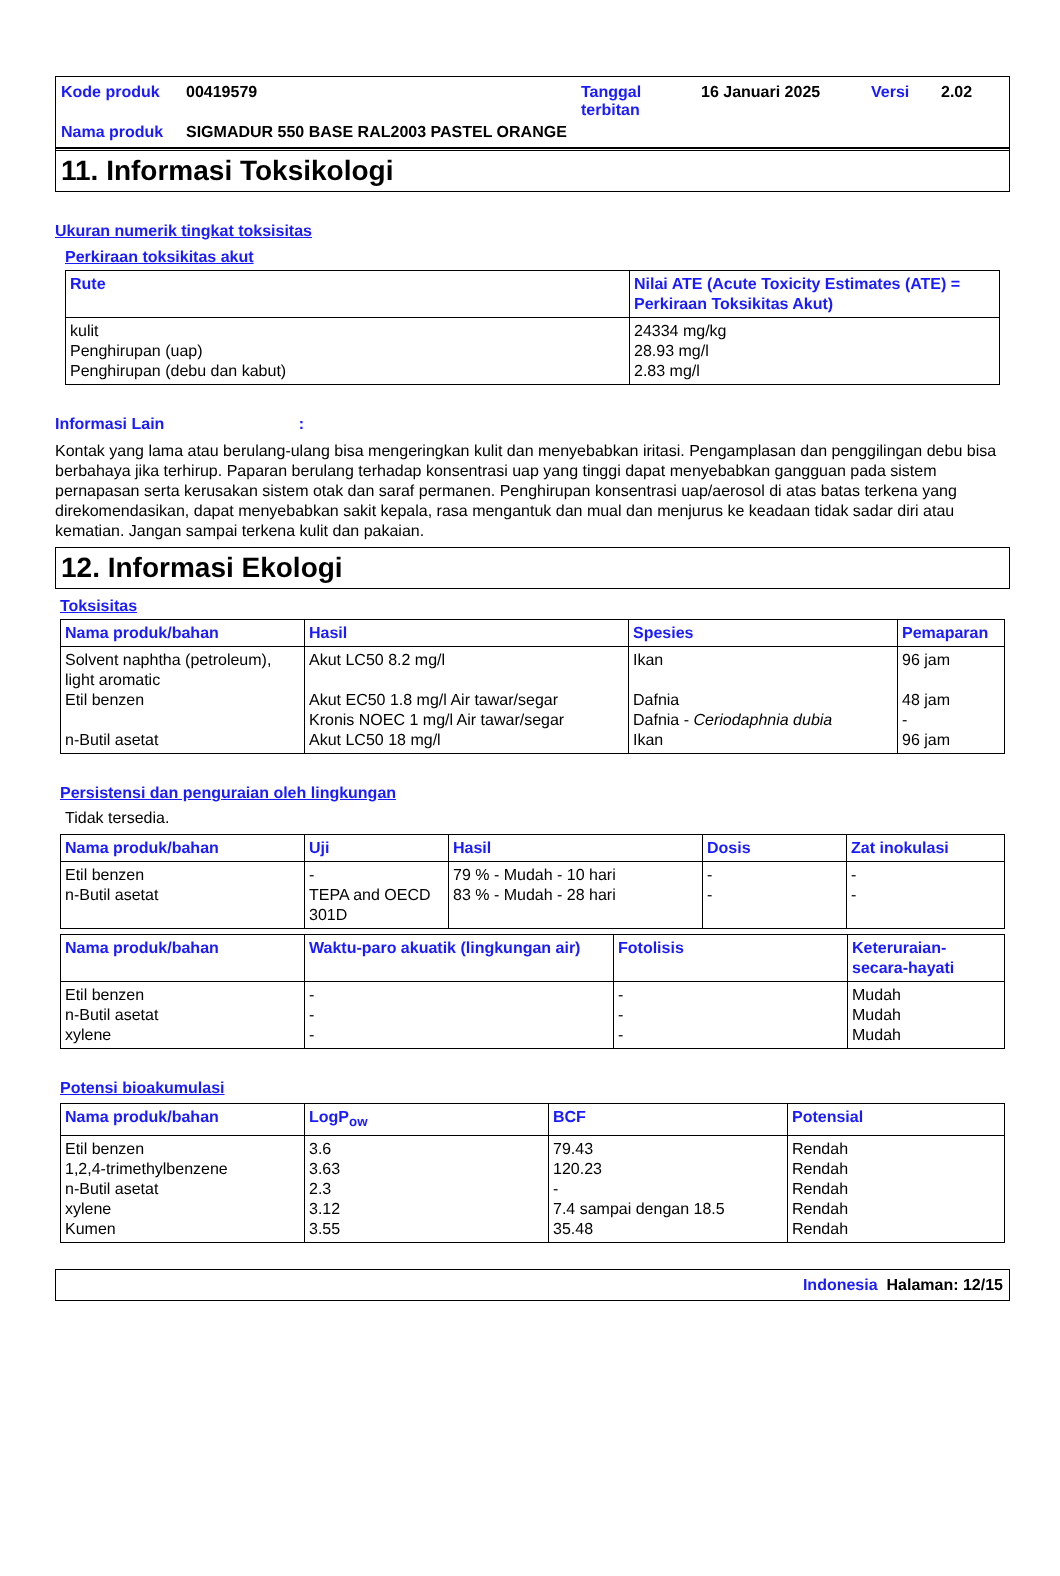| Kode produk | 00419579 | Tanggal terbitan | 16 Januari 2025 | Versi | 2.02 |
| Nama produk | SIGMADUR 550 BASE RAL2003 PASTEL ORANGE | | | | |
11. Informasi Toksikologi
Ukuran numerik tingkat toksisitas
Perkiraan toksikitas akut
| Rute | Nilai ATE (Acute Toxicity Estimates (ATE) = Perkiraan Toksikitas Akut) |
| --- | --- |
| kulit Penghirupan (uap) Penghirupan (debu dan kabut) | 24334 mg/kg 28.93 mg/l 2.83 mg/l |
Informasi Lain :
Kontak yang lama atau berulang-ulang bisa mengeringkan kulit dan menyebabkan iritasi. Pengamplasan dan penggilingan debu bisa berbahaya jika terhirup. Paparan berulang terhadap konsentrasi uap yang tinggi dapat menyebabkan gangguan pada sistem pernapasan serta kerusakan sistem otak dan saraf permanen. Penghirupan konsentrasi uap/aerosol di atas batas terkena yang direkomendasikan, dapat menyebabkan sakit kepala, rasa mengantuk dan mual dan menjurus ke keadaan tidak sadar diri atau kematian. Jangan sampai terkena kulit dan pakaian.
12. Informasi Ekologi
Toksisitas
| Nama produk/bahan | Hasil | Spesies | Pemaparan |
| --- | --- | --- | --- |
| Solvent naphtha (petroleum), light aromatic Etil benzen n-Butil asetat | Akut LC50 8.2 mg/l Akut EC50 1.8 mg/l Air tawar/segar Kronis NOEC 1 mg/l Air tawar/segar Akut LC50 18 mg/l | Ikan Dafnia Dafnia - Ceriodaphnia dubia Ikan | 96 jam 48 jam - 96 jam |
Persistensi dan penguraian oleh lingkungan
Tidak tersedia.
| Nama produk/bahan | Uji | Hasil | Dosis | Zat inokulasi |
| --- | --- | --- | --- | --- |
| Etil benzen n-Butil asetat | - TEPA and OECD 301D | 79 % - Mudah - 10 hari 83 % - Mudah - 28 hari | - - | - - |
| Nama produk/bahan | Waktu-paro akuatik (lingkungan air) | Fotolisis | Keteruraian-secara-hayati |
| --- | --- | --- | --- |
| Etil benzen n-Butil asetat xylene | - - - | - - - | Mudah Mudah Mudah |
Potensi bioakumulasi
| Nama produk/bahan | LogP<sub>ow</sub> | BCF | Potensial |
| --- | --- | --- | --- |
| Etil benzen 1,2,4-trimethylbenzene n-Butil asetat xylene Kumen | 3.6 3.63 2.3 3.12 3.55 | 79.43 120.23 - 7.4 sampai dengan 18.5 35.48 | Rendah Rendah Rendah Rendah Rendah |
Indonesia Halaman: 12/15